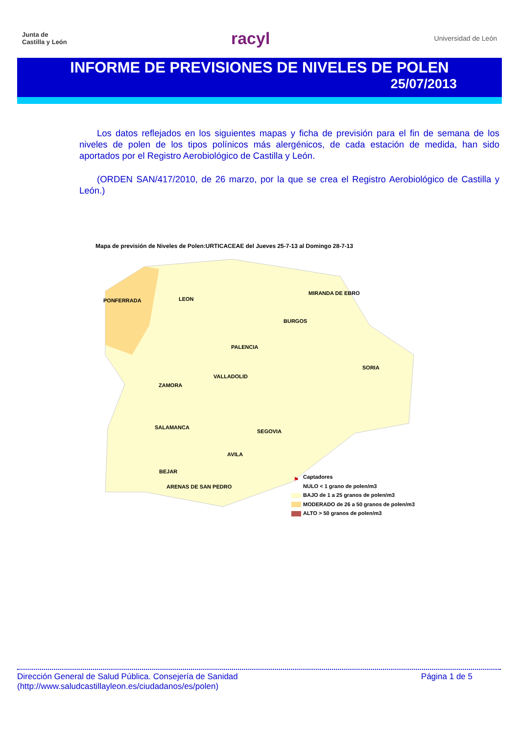Junta de
Castilla y León
racyl
Universidad de León
INFORME DE PREVISIONES DE NIVELES DE POLEN
25/07/2013
Los datos reflejados en los siguientes mapas y ficha de previsión para el fin de semana de los niveles de polen de los tipos polínicos más alergénicos, de cada estación de medida, han sido aportados por el Registro Aerobiológico de Castilla y León.
(ORDEN SAN/417/2010, de 26 marzo, por la que se crea el Registro Aerobiológico de Castilla y León.)
Mapa de previsión de Niveles de Polen:URTICACEAE del Jueves 25-7-13 al Domingo 28-7-13
PONFERRADA LEON
MIRANDA DE EBRO
BURGOS
PALENCIA
SORIA
VALLADOLID
ZAMORA
SALAMANCA
SEGOVIA
AVILA
BEJAR
ARENAS DE SAN PEDRO
⚑ Captadores
NULO < 1 grano de polen/m3
BAJO de 1 a 25 granos de polen/m3
MODERADO de 26 a 50 granos de polen/m3
ALTO > 50 granos de polen/m3
Dirección General de Salud Pública. Consejería de Sanidad
(http://www.saludcastillayleon.es/ciudadanos/es/polen)
Página 1 de 5